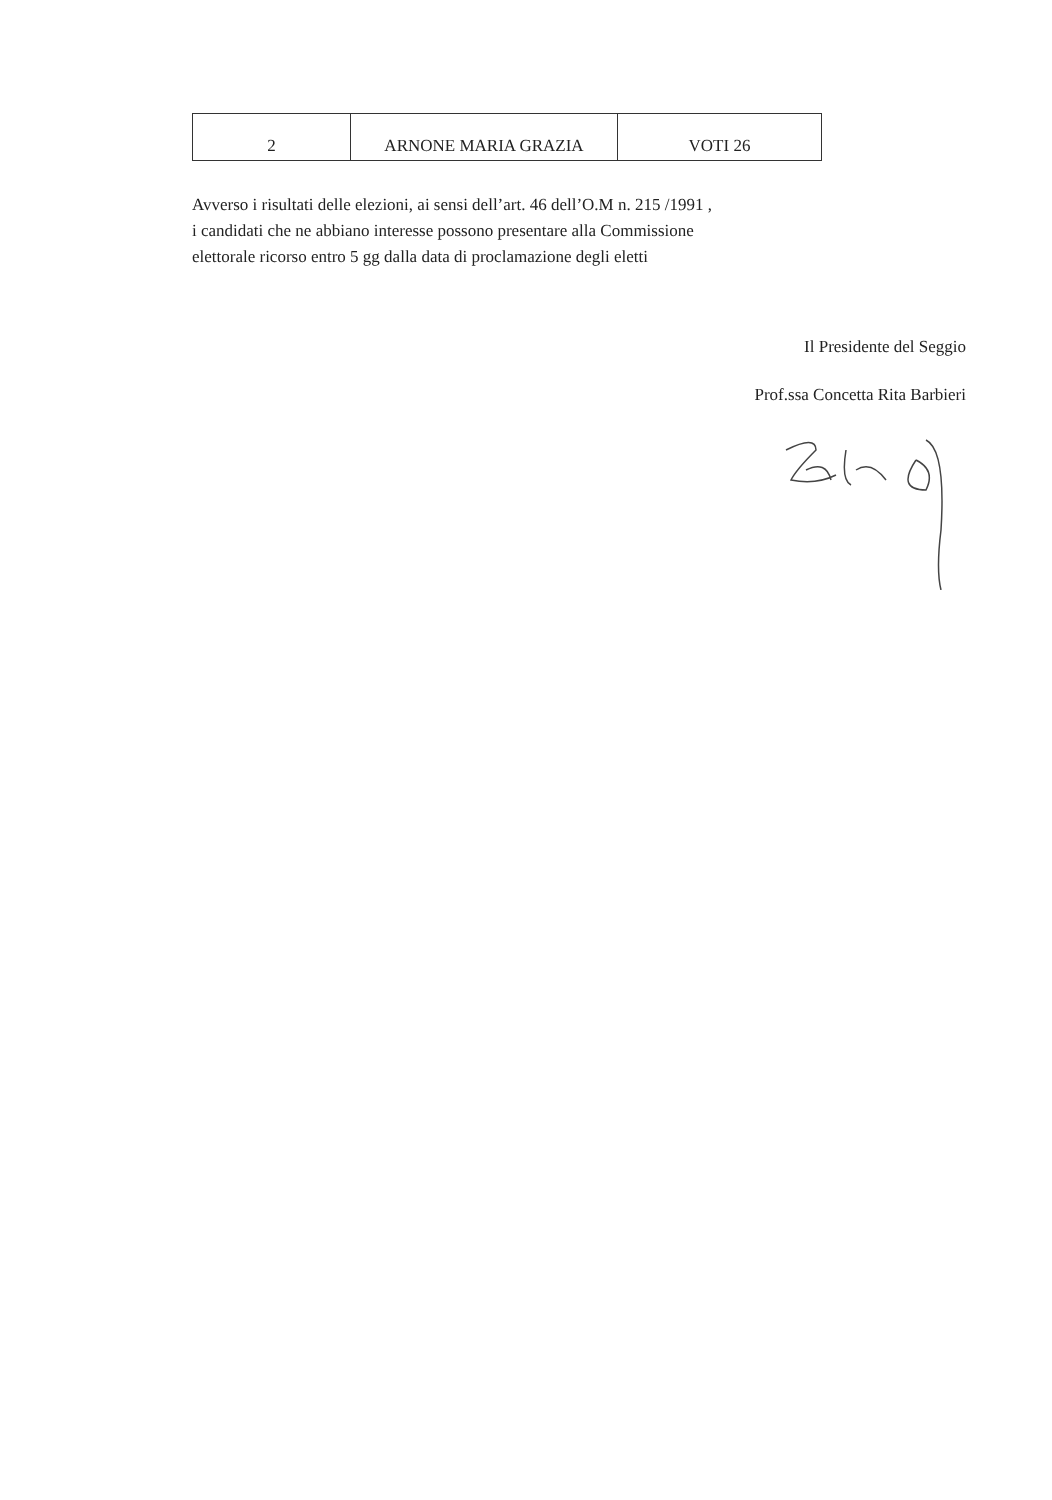| 2 | ARNONE MARIA GRAZIA | VOTI 26 |
Avverso i risultati delle elezioni, ai sensi dell’art. 46 dell’O.M n. 215 /1991 ,
i candidati che ne abbiano interesse possono presentare alla Commissione
elettorale ricorso entro 5 gg dalla data di proclamazione degli eletti
Il Presidente del Seggio
Prof.ssa Concetta Rita Barbieri